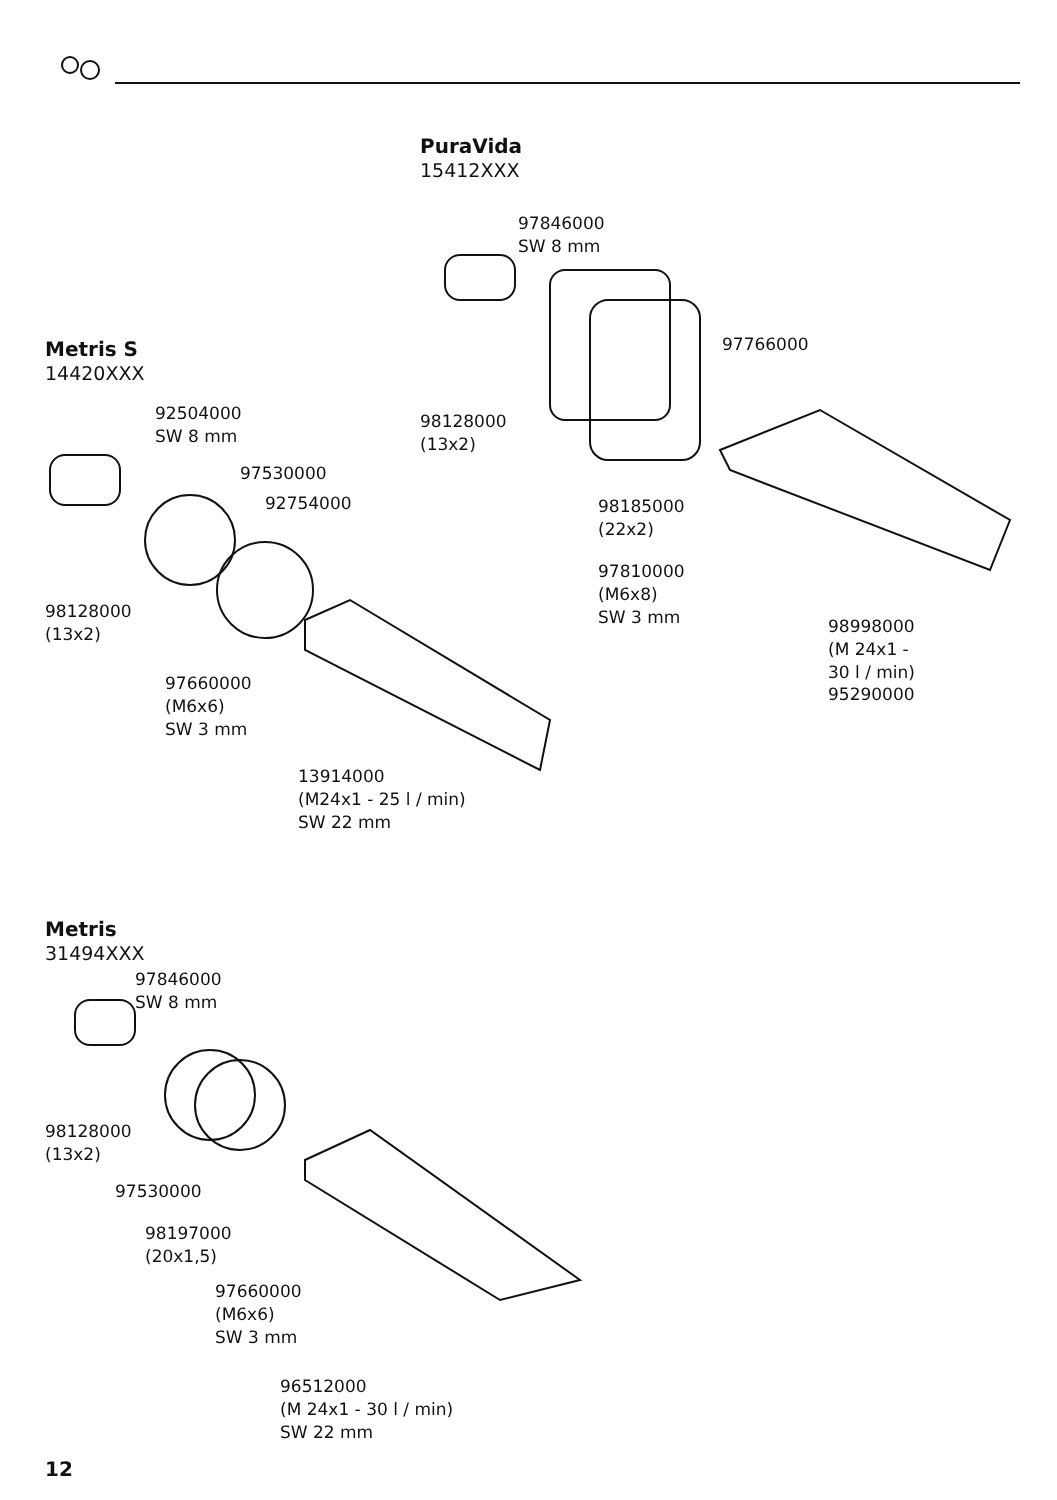PuraVida
15412XXX
97846000
SW 8 mm
97766000
98128000
(13x2)
98185000
(22x2)
97810000
(M6x8)
SW 3 mm
98998000
(M 24x1 -
30 l / min)
95290000
Metris S
14420XXX
92504000
SW 8 mm
97530000
92754000
98128000
(13x2)
97660000
(M6x6)
SW 3 mm
13914000
(M24x1 - 25 l / min)
SW 22 mm
Metris
31494XXX
97846000
SW 8 mm
98128000
(13x2)
97530000
98197000
(20x1,5)
97660000
(M6x6)
SW 3 mm
96512000
(M 24x1 - 30 l / min)
SW 22 mm
12